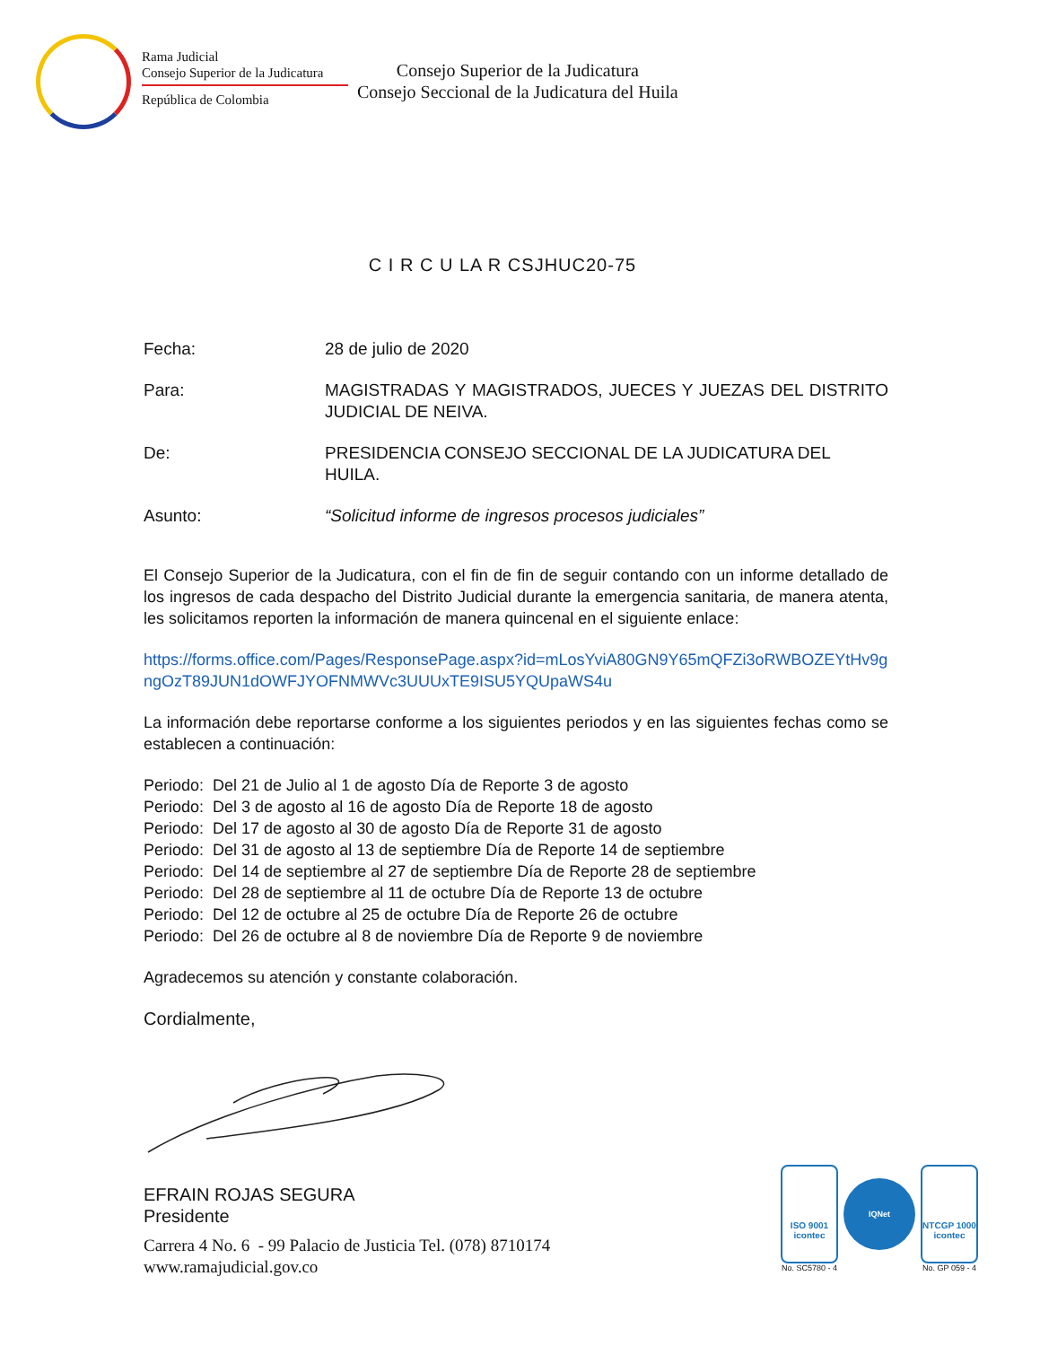Rama Judicial
Consejo Superior de la Judicatura
República de Colombia
Consejo Superior de la Judicatura
Consejo Seccional de la Judicatura del Huila
C I R C U LA R CSJHUC20-75
| Fecha: | 28 de julio de 2020 |
| Para: | MAGISTRADAS Y MAGISTRADOS, JUECES Y JUEZAS DEL DISTRITO JUDICIAL DE NEIVA. |
| De: | PRESIDENCIA CONSEJO SECCIONAL DE LA JUDICATURA DEL HUILA. |
| Asunto: | “Solicitud informe de ingresos procesos judiciales” |
El Consejo Superior de la Judicatura, con el fin de fin de seguir contando con un informe detallado de los ingresos de cada despacho del Distrito Judicial durante la emergencia sanitaria, de manera atenta, les solicitamos reporten la información de manera quincenal en el siguiente enlace:
https://forms.office.com/Pages/ResponsePage.aspx?id=mLosYviA80GN9Y65mQFZi3oRWBOZEYtHv9gngOzT89JUN1dOWFJYOFNMWVc3UUUxTE9ISU5YQUpaWS4u
La información debe reportarse conforme a los siguientes periodos y en las siguientes fechas como se establecen a continuación:
Periodo: Del 21 de Julio al 1 de agosto Día de Reporte 3 de agosto
Periodo: Del 3 de agosto al 16 de agosto Día de Reporte 18 de agosto
Periodo: Del 17 de agosto al 30 de agosto Día de Reporte 31 de agosto
Periodo: Del 31 de agosto al 13 de septiembre Día de Reporte 14 de septiembre
Periodo: Del 14 de septiembre al 27 de septiembre Día de Reporte 28 de septiembre
Periodo: Del 28 de septiembre al 11 de octubre Día de Reporte 13 de octubre
Periodo: Del 12 de octubre al 25 de octubre Día de Reporte 26 de octubre
Periodo: Del 26 de octubre al 8 de noviembre Día de Reporte 9 de noviembre
Agradecemos su atención y constante colaboración.
Cordialmente,
EFRAIN ROJAS SEGURA
Presidente
Carrera 4 No. 6 - 99 Palacio de Justicia Tel. (078) 8710174
www.ramajudicial.gov.co
ISO 9001
icontec
No. SC5780 - 4
IQNet
NTCGP 1000
icontec
No. GP 059 - 4